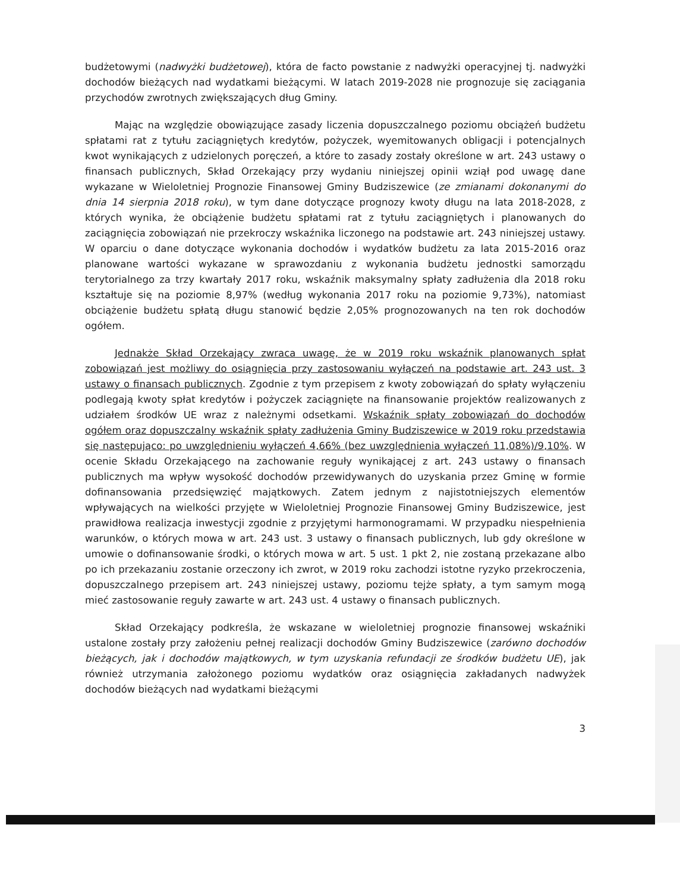budżetowymi (nadwyżki budżetowej), która de facto powstanie z nadwyżki operacyjnej tj. nadwyżki dochodów bieżących nad wydatkami bieżącymi. W latach 2019-2028 nie prognozuje się zaciągania przychodów zwrotnych zwiększających dług Gminy.
Mając na względzie obowiązujące zasady liczenia dopuszczalnego poziomu obciążeń budżetu spłatami rat z tytułu zaciągniętych kredytów, pożyczek, wyemitowanych obligacji i potencjalnych kwot wynikających z udzielonych poręczeń, a które to zasady zostały określone w art. 243 ustawy o finansach publicznych, Skład Orzekający przy wydaniu niniejszej opinii wziął pod uwagę dane wykazane w Wieloletniej Prognozie Finansowej Gminy Budziszewice (ze zmianami dokonanymi do dnia 14 sierpnia 2018 roku), w tym dane dotyczące prognozy kwoty długu na lata 2018-2028, z których wynika, że obciążenie budżetu spłatami rat z tytułu zaciągniętych i planowanych do zaciągnięcia zobowiązań nie przekroczy wskaźnika liczonego na podstawie art. 243 niniejszej ustawy. W oparciu o dane dotyczące wykonania dochodów i wydatków budżetu za lata 2015-2016 oraz planowane wartości wykazane w sprawozdaniu z wykonania budżetu jednostki samorządu terytorialnego za trzy kwartały 2017 roku, wskaźnik maksymalny spłaty zadłużenia dla 2018 roku kształtuje się na poziomie 8,97% (według wykonania 2017 roku na poziomie 9,73%), natomiast obciążenie budżetu spłatą długu stanowić będzie 2,05% prognozowanych na ten rok dochodów ogółem.
Jednakże Skład Orzekający zwraca uwagę, że w 2019 roku wskaźnik planowanych spłat zobowiązań jest możliwy do osiągnięcia przy zastosowaniu wyłączeń na podstawie art. 243 ust. 3 ustawy o finansach publicznych. Zgodnie z tym przepisem z kwoty zobowiązań do spłaty wyłączeniu podlegają kwoty spłat kredytów i pożyczek zaciągnięte na finansowanie projektów realizowanych z udziałem środków UE wraz z należnymi odsetkami. Wskaźnik spłaty zobowiązań do dochodów ogółem oraz dopuszczalny wskaźnik spłaty zadłużenia Gminy Budziszewice w 2019 roku przedstawia się następująco: po uwzględnieniu wyłączeń 4,66% (bez uwzględnienia wyłączeń 11,08%)/9,10%. W ocenie Składu Orzekającego na zachowanie reguły wynikającej z art. 243 ustawy o finansach publicznych ma wpływ wysokość dochodów przewidywanych do uzyskania przez Gminę w formie dofinansowania przedsięwzięć majątkowych. Zatem jednym z najistotniejszych elementów wpływających na wielkości przyjęte w Wieloletniej Prognozie Finansowej Gminy Budziszewice, jest prawidłowa realizacja inwestycji zgodnie z przyjętymi harmonogramami. W przypadku niespełnienia warunków, o których mowa w art. 243 ust. 3 ustawy o finansach publicznych, lub gdy określone w umowie o dofinansowanie środki, o których mowa w art. 5 ust. 1 pkt 2, nie zostaną przekazane albo po ich przekazaniu zostanie orzeczony ich zwrot, w 2019 roku zachodzi istotne ryzyko przekroczenia, dopuszczalnego przepisem art. 243 niniejszej ustawy, poziomu tejże spłaty, a tym samym mogą mieć zastosowanie reguły zawarte w art. 243 ust. 4 ustawy o finansach publicznych.
Skład Orzekający podkreśla, że wskazane w wieloletniej prognozie finansowej wskaźniki ustalone zostały przy założeniu pełnej realizacji dochodów Gminy Budziszewice (zarówno dochodów bieżących, jak i dochodów majątkowych, w tym uzyskania refundacji ze środków budżetu UE), jak również utrzymania założonego poziomu wydatków oraz osiągnięcia zakładanych nadwyżek dochodów bieżących nad wydatkami bieżącymi
3